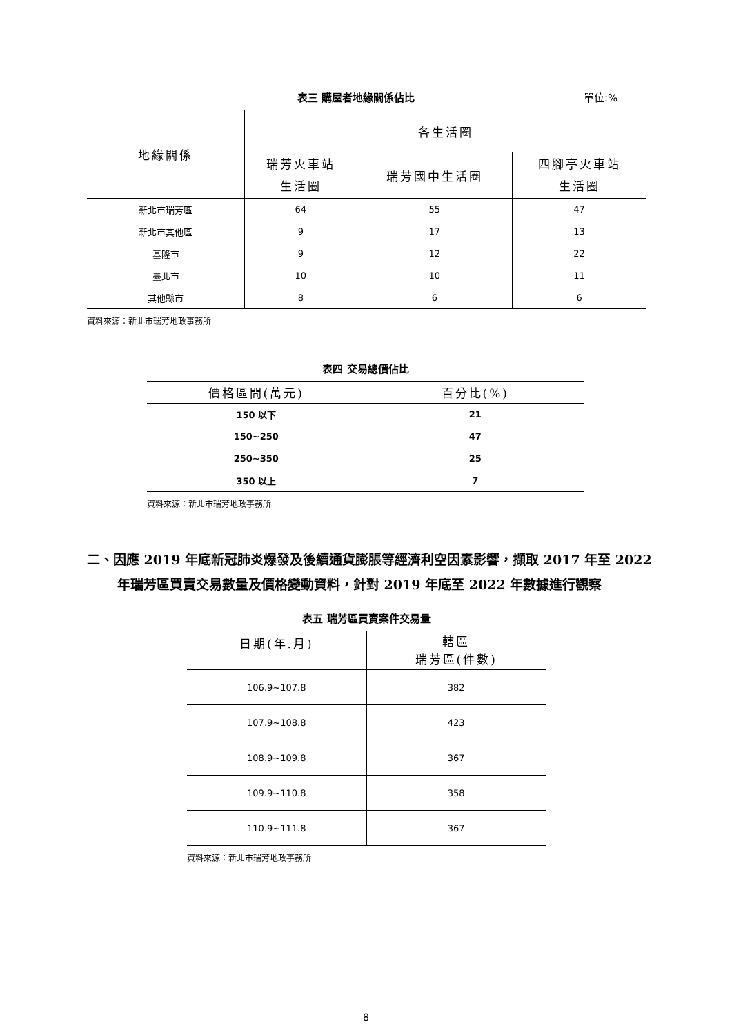表三 購屋者地緣關係佔比 單位:%
| 地緣關係 | 各生活圈 | | |
| --- | --- | --- | --- |
| | 瑞芳火車站 生活圈 | 瑞芳國中生活圈 | 四腳亭火車站 生活圈 |
| 新北市瑞芳區 | 64 | 55 | 47 |
| 新北市其他區 | 9 | 17 | 13 |
| 基隆市 | 9 | 12 | 22 |
| 臺北市 | 10 | 10 | 11 |
| 其他縣市 | 8 | 6 | 6 |
資料來源：新北市瑞芳地政事務所
表四 交易總價佔比
| 價格區間(萬元) | 百分比(%) |
| --- | --- |
| 150 以下 | 21 |
| 150~250 | 47 |
| 250~350 | 25 |
| 350 以上 | 7 |
資料來源：新北市瑞芳地政事務所
二、因應 2019 年底新冠肺炎爆發及後續通貨膨脹等經濟利空因素影響，擷取 2017 年至 2022 年瑞芳區買賣交易數量及價格變動資料，針對 2019 年底至 2022 年數據進行觀察
表五 瑞芳區買賣案件交易量
| 日期(年.月) | 轄區 瑞芳區(件數) |
| --- | --- |
| 106.9~107.8 | 382 |
| 107.9~108.8 | 423 |
| 108.9~109.8 | 367 |
| 109.9~110.8 | 358 |
| 110.9~111.8 | 367 |
資料來源：新北市瑞芳地政事務所
8